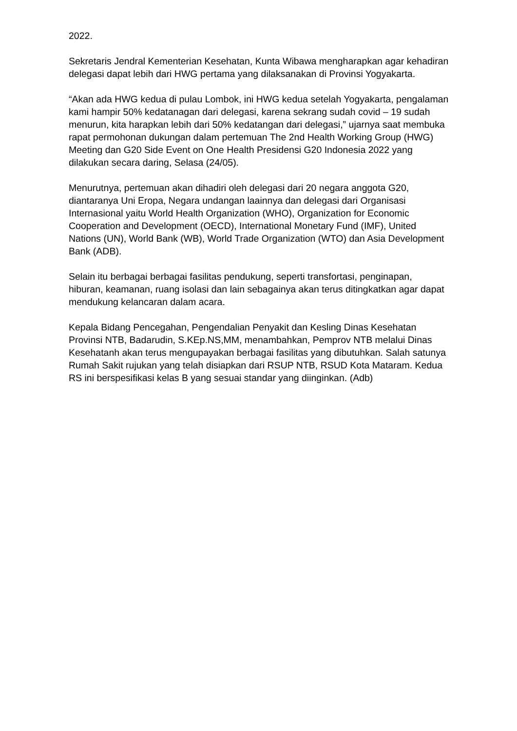2022.
Sekretaris Jendral Kementerian Kesehatan, Kunta Wibawa mengharapkan agar kehadiran delegasi dapat lebih dari HWG pertama yang dilaksanakan di Provinsi Yogyakarta.
“Akan ada HWG kedua di pulau Lombok, ini HWG kedua setelah Yogyakarta, pengalaman kami hampir 50% kedatanagan dari delegasi, karena sekrang sudah covid – 19 sudah menurun, kita harapkan lebih dari 50% kedatangan dari delegasi,” ujarnya saat membuka rapat permohonan dukungan dalam pertemuan The 2nd Health Working Group (HWG) Meeting dan G20 Side Event on One Health Presidensi G20 Indonesia 2022 yang dilakukan secara daring, Selasa (24/05).
Menurutnya, pertemuan akan dihadiri oleh delegasi dari 20 negara anggota G20, diantaranya Uni Eropa, Negara undangan laainnya dan delegasi dari Organisasi Internasional yaitu World Health Organization (WHO), Organization for Economic Cooperation and Development (OECD), International Monetary Fund (IMF), United Nations (UN), World Bank (WB), World Trade Organization (WTO) dan Asia Development Bank (ADB).
Selain itu berbagai berbagai fasilitas pendukung, seperti transfortasi, penginapan, hiburan, keamanan, ruang isolasi dan lain sebagainya akan terus ditingkatkan agar dapat mendukung kelancaran dalam acara.
Kepala Bidang Pencegahan, Pengendalian Penyakit dan Kesling Dinas Kesehatan Provinsi NTB, Badarudin, S.KEp.NS,MM, menambahkan, Pemprov NTB melalui Dinas Kesehatanh akan terus mengupayakan berbagai fasilitas yang dibutuhkan. Salah satunya Rumah Sakit rujukan yang telah disiapkan dari RSUP NTB, RSUD Kota Mataram. Kedua RS ini berspesifikasi kelas B yang sesuai standar yang diinginkan. (Adb)